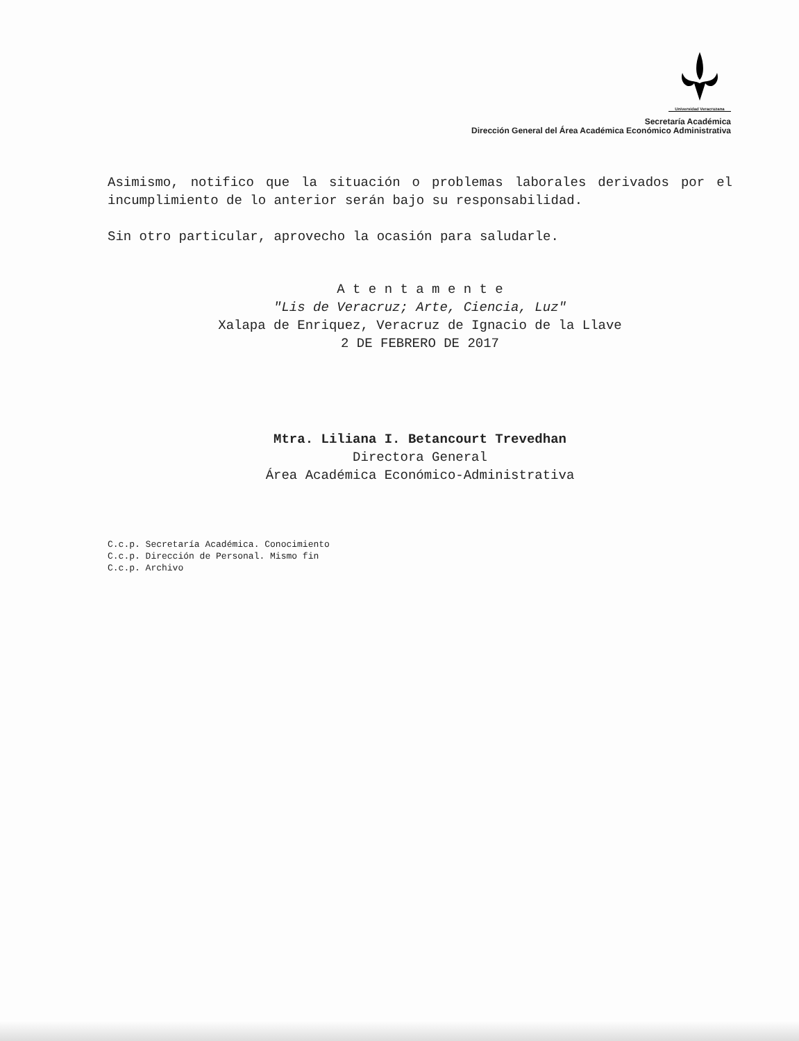Universidad Veracruzana
Secretaría Académica
Dirección General del Área Académica Económico Administrativa
Asimismo, notifico que la situación o problemas laborales derivados por el incumplimiento de lo anterior serán bajo su responsabilidad.
Sin otro particular, aprovecho la ocasión para saludarle.
A t e n t a m e n t e
"Lis de Veracruz; Arte, Ciencia, Luz"
Xalapa de Enriquez, Veracruz de Ignacio de la Llave
2 DE FEBRERO DE 2017
Mtra. Liliana I. Betancourt Trevedhan
Directora General
Área Académica Económico-Administrativa
C.c.p. Secretaría Académica. Conocimiento
C.c.p. Dirección de Personal. Mismo fin
C.c.p. Archivo